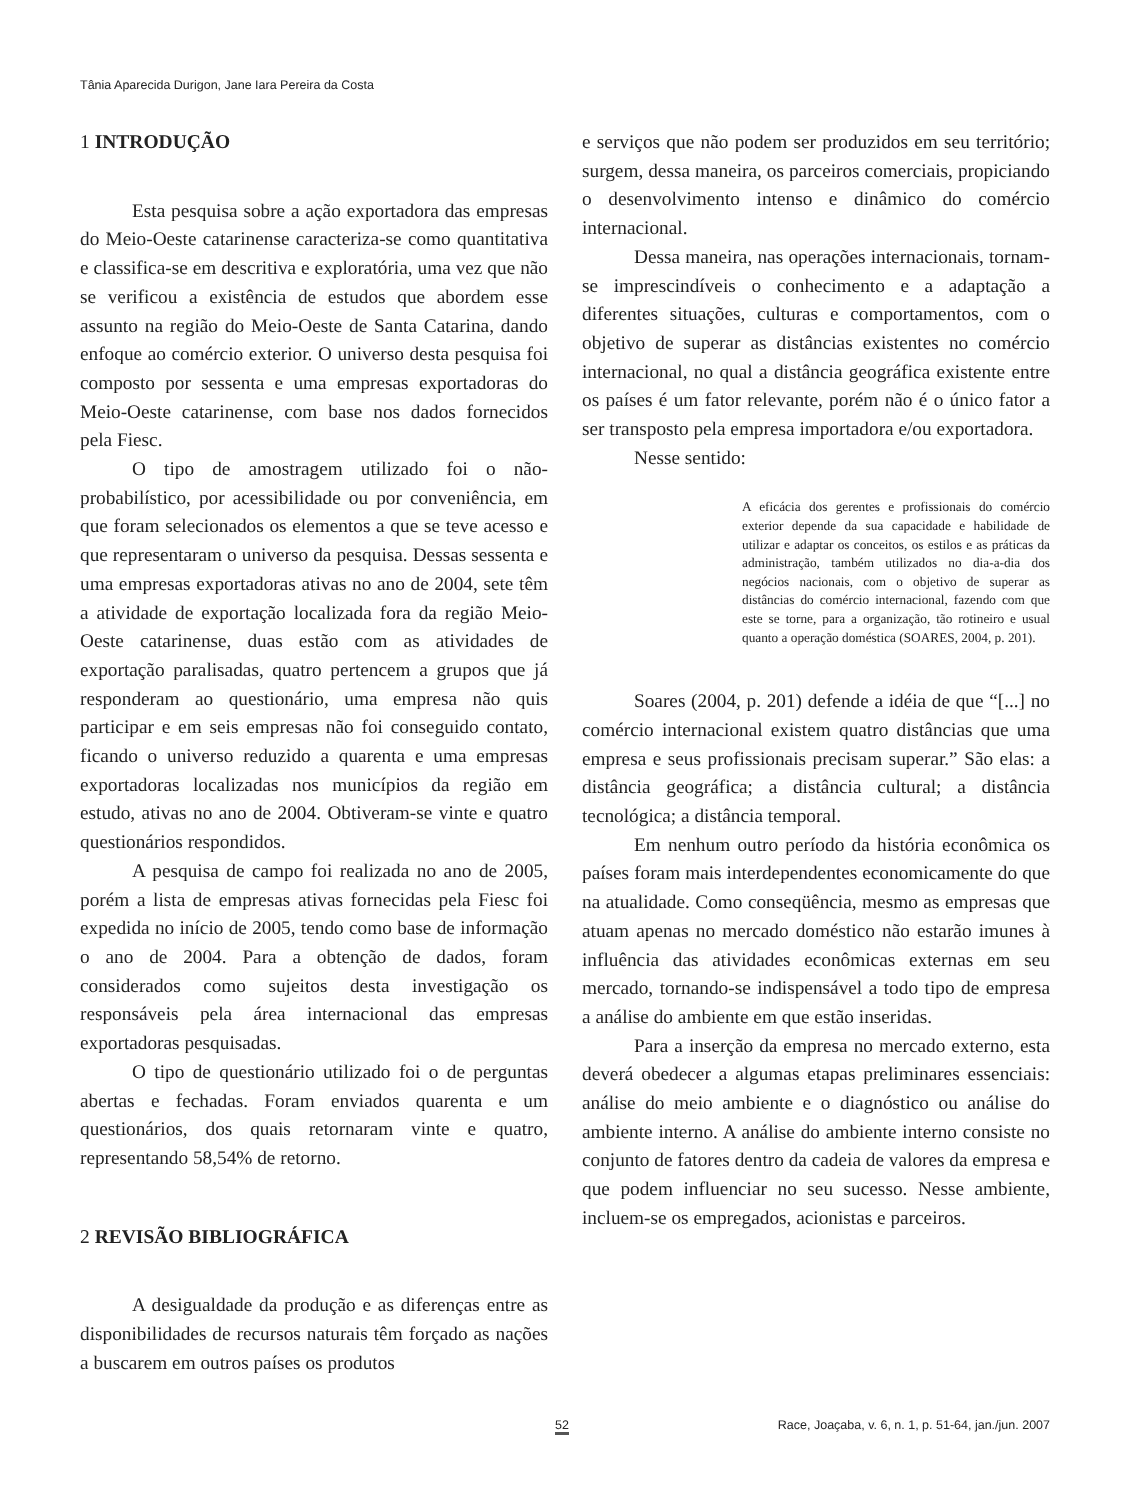Tânia Aparecida Durigon, Jane Iara Pereira da Costa
1 INTRODUÇÃO
Esta pesquisa sobre a ação exportadora das empresas do Meio-Oeste catarinense caracteriza-se como quantitativa e classifica-se em descritiva e exploratória, uma vez que não se verificou a existência de estudos que abordem esse assunto na região do Meio-Oeste de Santa Catarina, dando enfoque ao comércio exterior. O universo desta pesquisa foi composto por sessenta e uma empresas exportadoras do Meio-Oeste catarinense, com base nos dados fornecidos pela Fiesc.
O tipo de amostragem utilizado foi o não-probabilístico, por acessibilidade ou por conveniência, em que foram selecionados os elementos a que se teve acesso e que representaram o universo da pesquisa. Dessas sessenta e uma empresas exportadoras ativas no ano de 2004, sete têm a atividade de exportação localizada fora da região Meio-Oeste catarinense, duas estão com as atividades de exportação paralisadas, quatro pertencem a grupos que já responderam ao questionário, uma empresa não quis participar e em seis empresas não foi conseguido contato, ficando o universo reduzido a quarenta e uma empresas exportadoras localizadas nos municípios da região em estudo, ativas no ano de 2004. Obtiveram-se vinte e quatro questionários respondidos.
A pesquisa de campo foi realizada no ano de 2005, porém a lista de empresas ativas fornecidas pela Fiesc foi expedida no início de 2005, tendo como base de informação o ano de 2004. Para a obtenção de dados, foram considerados como sujeitos desta investigação os responsáveis pela área internacional das empresas exportadoras pesquisadas.
O tipo de questionário utilizado foi o de perguntas abertas e fechadas. Foram enviados quarenta e um questionários, dos quais retornaram vinte e quatro, representando 58,54% de retorno.
2 REVISÃO BIBLIOGRÁFICA
A desigualdade da produção e as diferenças entre as disponibilidades de recursos naturais têm forçado as nações a buscarem em outros países os produtos
e serviços que não podem ser produzidos em seu território; surgem, dessa maneira, os parceiros comerciais, propiciando o desenvolvimento intenso e dinâmico do comércio internacional.
Dessa maneira, nas operações internacionais, tornam-se imprescindíveis o conhecimento e a adaptação a diferentes situações, culturas e comportamentos, com o objetivo de superar as distâncias existentes no comércio internacional, no qual a distância geográfica existente entre os países é um fator relevante, porém não é o único fator a ser transposto pela empresa importadora e/ou exportadora.
Nesse sentido:
A eficácia dos gerentes e profissionais do comércio exterior depende da sua capacidade e habilidade de utilizar e adaptar os conceitos, os estilos e as práticas da administração, também utilizados no dia-a-dia dos negócios nacionais, com o objetivo de superar as distâncias do comércio internacional, fazendo com que este se torne, para a organização, tão rotineiro e usual quanto a operação doméstica (SOARES, 2004, p. 201).
Soares (2004, p. 201) defende a idéia de que “[...] no comércio internacional existem quatro distâncias que uma empresa e seus profissionais precisam superar.” São elas: a distância geográfica; a distância cultural; a distância tecnológica; a distância temporal.
Em nenhum outro período da história econômica os países foram mais interdependentes economicamente do que na atualidade. Como conseqüência, mesmo as empresas que atuam apenas no mercado doméstico não estarão imunes à influência das atividades econômicas externas em seu mercado, tornando-se indispensável a todo tipo de empresa a análise do ambiente em que estão inseridas.
Para a inserção da empresa no mercado externo, esta deverá obedecer a algumas etapas preliminares essenciais: análise do meio ambiente e o diagnóstico ou análise do ambiente interno. A análise do ambiente interno consiste no conjunto de fatores dentro da cadeia de valores da empresa e que podem influenciar no seu sucesso. Nesse ambiente, incluem-se os empregados, acionistas e parceiros.
52 Race, Joaçaba, v. 6, n. 1, p. 51-64, jan./jun. 2007